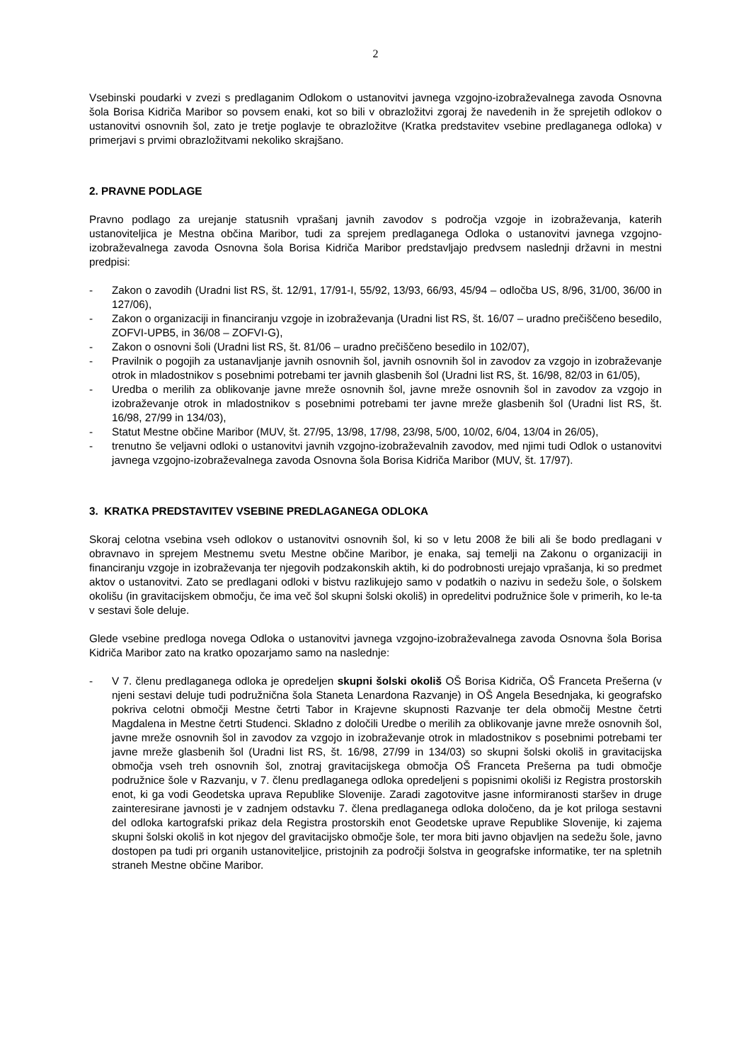2
Vsebinski poudarki v zvezi s predlaganim Odlokom o ustanovitvi javnega vzgojno-izobraževalnega zavoda Osnovna šola Borisa Kidriča Maribor so povsem enaki, kot so bili v obrazložitvi zgoraj že navedenih in že sprejetih odlokov o ustanovitvi osnovnih šol, zato je tretje poglavje te obrazložitve (Kratka predstavitev vsebine predlaganega odloka) v primerjavi s prvimi obrazložitvami nekoliko skrajšano.
2. PRAVNE PODLAGE
Pravno podlago za urejanje statusnih vprašanj javnih zavodov s področja vzgoje in izobraževanja, katerih ustanoviteljica je Mestna občina Maribor, tudi za sprejem predlaganega Odloka o ustanovitvi javnega vzgojno-izobraževalnega zavoda Osnovna šola Borisa Kidriča Maribor predstavljajo predvsem naslednji državni in mestni predpisi:
- Zakon o zavodih (Uradni list RS, št. 12/91, 17/91-I, 55/92, 13/93, 66/93, 45/94 – odločba US, 8/96, 31/00, 36/00 in 127/06),
- Zakon o organizaciji in financiranju vzgoje in izobraževanja (Uradni list RS, št. 16/07 – uradno prečiščeno besedilo, ZOFVI-UPB5, in 36/08 – ZOFVI-G),
- Zakon o osnovni šoli (Uradni list RS, št. 81/06 – uradno prečiščeno besedilo in 102/07),
- Pravilnik o pogojih za ustanavljanje javnih osnovnih šol, javnih osnovnih šol in zavodov za vzgojo in izobraževanje otrok in mladostnikov s posebnimi potrebami ter javnih glasbenih šol (Uradni list RS, št. 16/98, 82/03 in 61/05),
- Uredba o merilih za oblikovanje javne mreže osnovnih šol, javne mreže osnovnih šol in zavodov za vzgojo in izobraževanje otrok in mladostnikov s posebnimi potrebami ter javne mreže glasbenih šol (Uradni list RS, št. 16/98, 27/99 in 134/03),
- Statut Mestne občine Maribor (MUV, št. 27/95, 13/98, 17/98, 23/98, 5/00, 10/02, 6/04, 13/04 in 26/05),
- trenutno še veljavni odloki o ustanovitvi javnih vzgojno-izobraževalnih zavodov, med njimi tudi Odlok o ustanovitvi javnega vzgojno-izobraževalnega zavoda Osnovna šola Borisa Kidriča Maribor (MUV, št. 17/97).
3. KRATKA PREDSTAVITEV VSEBINE PREDLAGANEGA ODLOKA
Skoraj celotna vsebina vseh odlokov o ustanovitvi osnovnih šol, ki so v letu 2008 že bili ali še bodo predlagani v obravnavo in sprejem Mestnemu svetu Mestne občine Maribor, je enaka, saj temelji na Zakonu o organizaciji in financiranju vzgoje in izobraževanja ter njegovih podzakonskih aktih, ki do podrobnosti urejajo vprašanja, ki so predmet aktov o ustanovitvi. Zato se predlagani odloki v bistvu razlikujejo samo v podatkih o nazivu in sedežu šole, o šolskem okolišu (in gravitacijskem območju, če ima več šol skupni šolski okoliš) in opredelitvi podružnice šole v primerih, ko le-ta v sestavi šole deluje.
Glede vsebine predloga novega Odloka o ustanovitvi javnega vzgojno-izobraževalnega zavoda Osnovna šola Borisa Kidriča Maribor zato na kratko opozarjamo samo na naslednje:
- V 7. členu predlaganega odloka je opredeljen skupni šolski okoliš OŠ Borisa Kidriča, OŠ Franceta Prešerna (v njeni sestavi deluje tudi podružnična šola Staneta Lenardona Razvanje) in OŠ Angela Besednjaka, ki geografsko pokriva celotni območji Mestne četrti Tabor in Krajevne skupnosti Razvanje ter dela območij Mestne četrti Magdalena in Mestne četrti Studenci. Skladno z določili Uredbe o merilih za oblikovanje javne mreže osnovnih šol, javne mreže osnovnih šol in zavodov za vzgojo in izobraževanje otrok in mladostnikov s posebnimi potrebami ter javne mreže glasbenih šol (Uradni list RS, št. 16/98, 27/99 in 134/03) so skupni šolski okoliš in gravitacijska območja vseh treh osnovnih šol, znotraj gravitacijskega območja OŠ Franceta Prešerna pa tudi območje podružnice šole v Razvanju, v 7. členu predlaganega odloka opredeljeni s popisnimi okoliši iz Registra prostorskih enot, ki ga vodi Geodetska uprava Republike Slovenije. Zaradi zagotovitve jasne informiranosti staršev in druge zainteresirane javnosti je v zadnjem odstavku 7. člena predlaganega odloka določeno, da je kot priloga sestavni del odloka kartografski prikaz dela Registra prostorskih enot Geodetske uprave Republike Slovenije, ki zajema skupni šolski okoliš in kot njegov del gravitacijsko območje šole, ter mora biti javno objavljen na sedežu šole, javno dostopen pa tudi pri organih ustanoviteljice, pristojnih za področji šolstva in geografske informatike, ter na spletnih straneh Mestne občine Maribor.